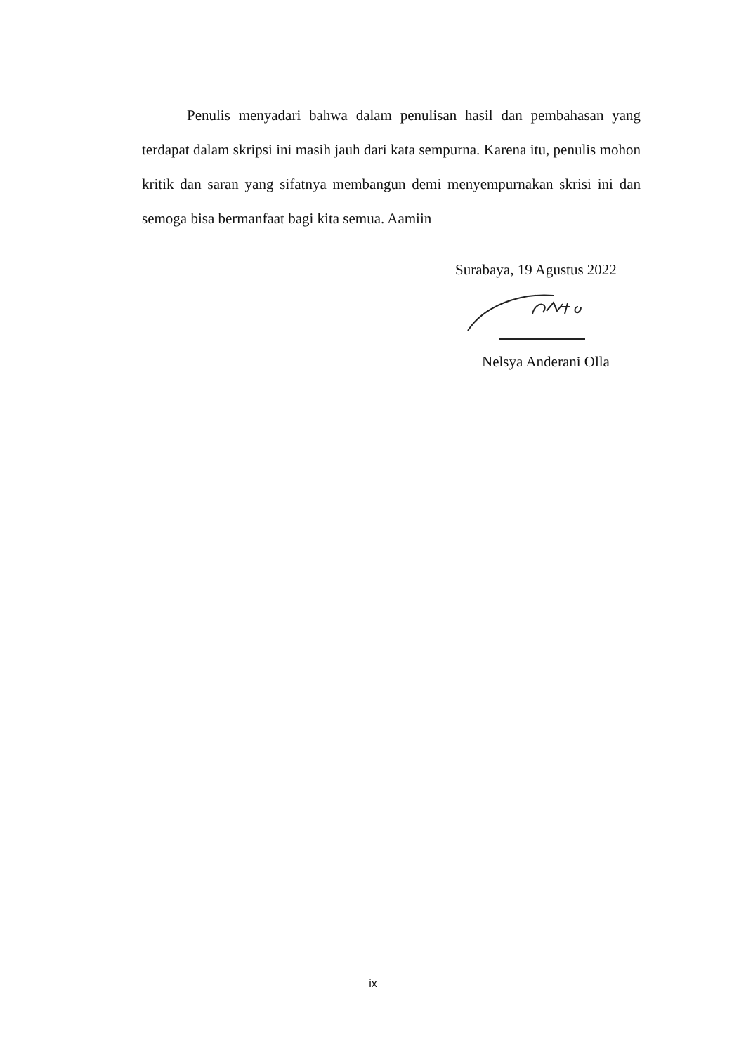Penulis menyadari bahwa dalam penulisan hasil dan pembahasan yang terdapat dalam skripsi ini masih jauh dari kata sempurna. Karena itu, penulis mohon kritik dan saran yang sifatnya membangun demi menyempurnakan skrisi ini dan semoga bisa bermanfaat bagi kita semua. Aamiin
Surabaya, 19 Agustus 2022
Nelsya Anderani Olla
ix